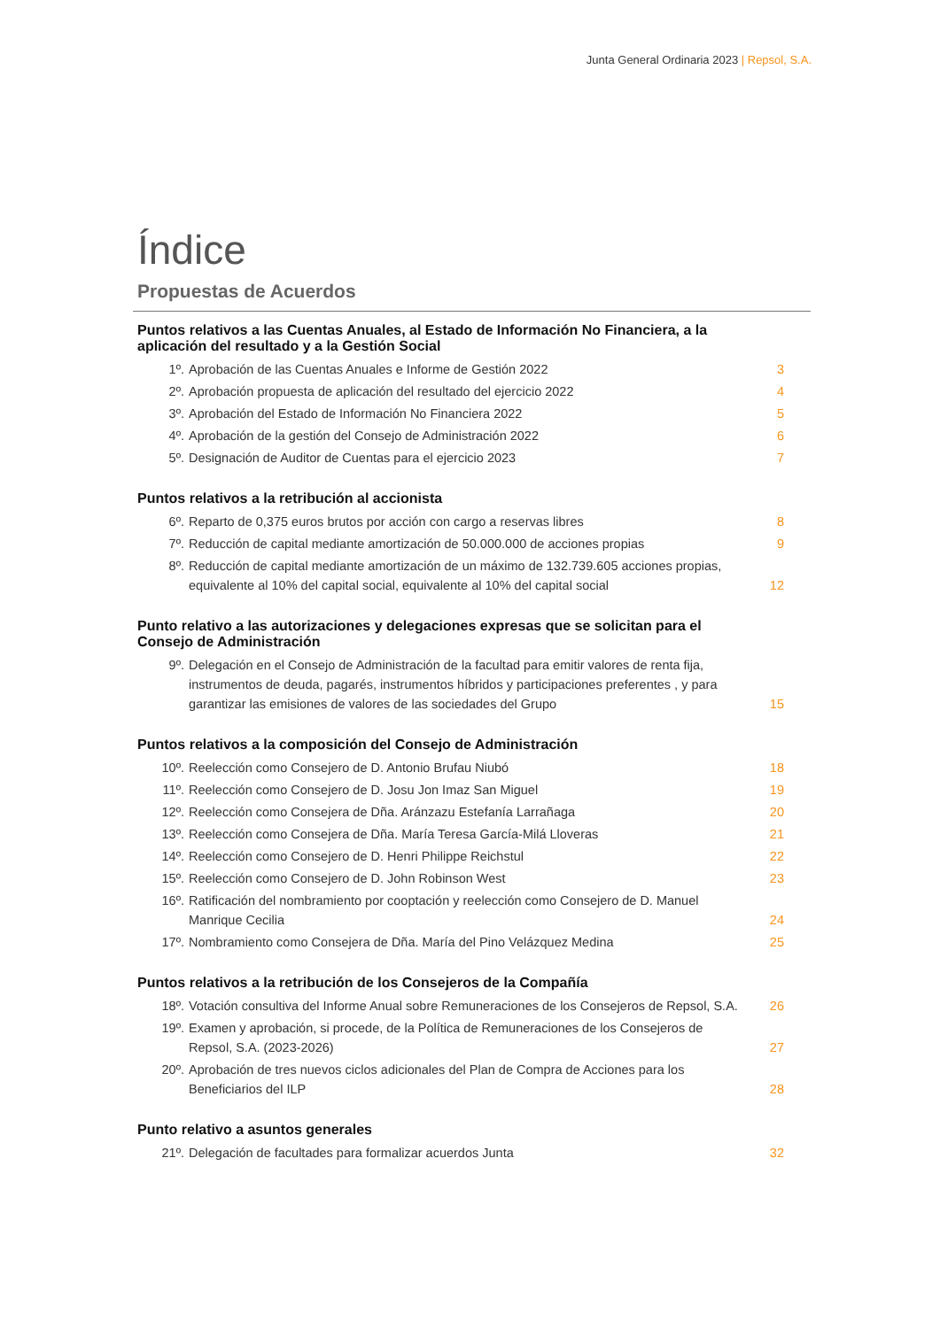Junta General Ordinaria 2023 | Repsol, S.A.
Índice
Propuestas de Acuerdos
Puntos relativos a las Cuentas Anuales, al Estado de Información No Financiera, a la aplicación del resultado y a la Gestión Social
1º. Aprobación de las Cuentas Anuales e Informe de Gestión 2022 3
2º. Aprobación propuesta de aplicación del resultado del ejercicio 2022 4
3º. Aprobación del Estado de Información No Financiera 2022 5
4º. Aprobación de la gestión del Consejo de Administración 2022 6
5º. Designación de Auditor de Cuentas para el ejercicio 2023 7
Puntos relativos a la retribución al accionista
6º. Reparto de 0,375 euros brutos por acción con cargo a reservas libres 8
7º. Reducción de capital mediante amortización de 50.000.000 de acciones propias
9
8º. Reducción de capital mediante amortización de un máximo de 132.739.605 acciones propias, equivalente al 10% del capital social, equivalente al 10% del capital social
12
Punto relativo a las autorizaciones y delegaciones expresas que se solicitan para el Consejo de Administración
9º. Delegación en el Consejo de Administración de la facultad para emitir valores de renta fija, instrumentos de deuda, pagarés, instrumentos híbridos y participaciones preferentes , y para garantizar las emisiones de valores de las sociedades del Grupo
15
Puntos relativos a la composición del Consejo de Administración
10º. Reelección como Consejero de D. Antonio Brufau Niubó 18
11º. Reelección como Consejero de D. Josu Jon Imaz San Miguel 19
12º. Reelección como Consejera de Dña. Aránzazu Estefanía Larrañaga 20
13º. Reelección como Consejera de Dña. María Teresa García-Milá Lloveras 21
14º. Reelección como Consejero de D. Henri Philippe Reichstul 22
15º. Reelección como Consejero de D. John Robinson West 23
16º. Ratificación del nombramiento por cooptación y reelección como Consejero de D. Manuel Manrique Cecilia
24
17º. Nombramiento como Consejera de Dña. María del Pino Velázquez Medina 25
Puntos relativos a la retribución de los Consejeros de la Compañía
18º. Votación consultiva del Informe Anual sobre Remuneraciones de los Consejeros de Repsol, S.A.
26
19º. Examen y aprobación, si procede, de la Política de Remuneraciones de los Consejeros de Repsol, S.A. (2023-2026)
27
20º. Aprobación de tres nuevos ciclos adicionales del Plan de Compra de Acciones para los Beneficiarios del ILP
28
Punto relativo a asuntos generales
21º. Delegación de facultades para formalizar acuerdos Junta 32